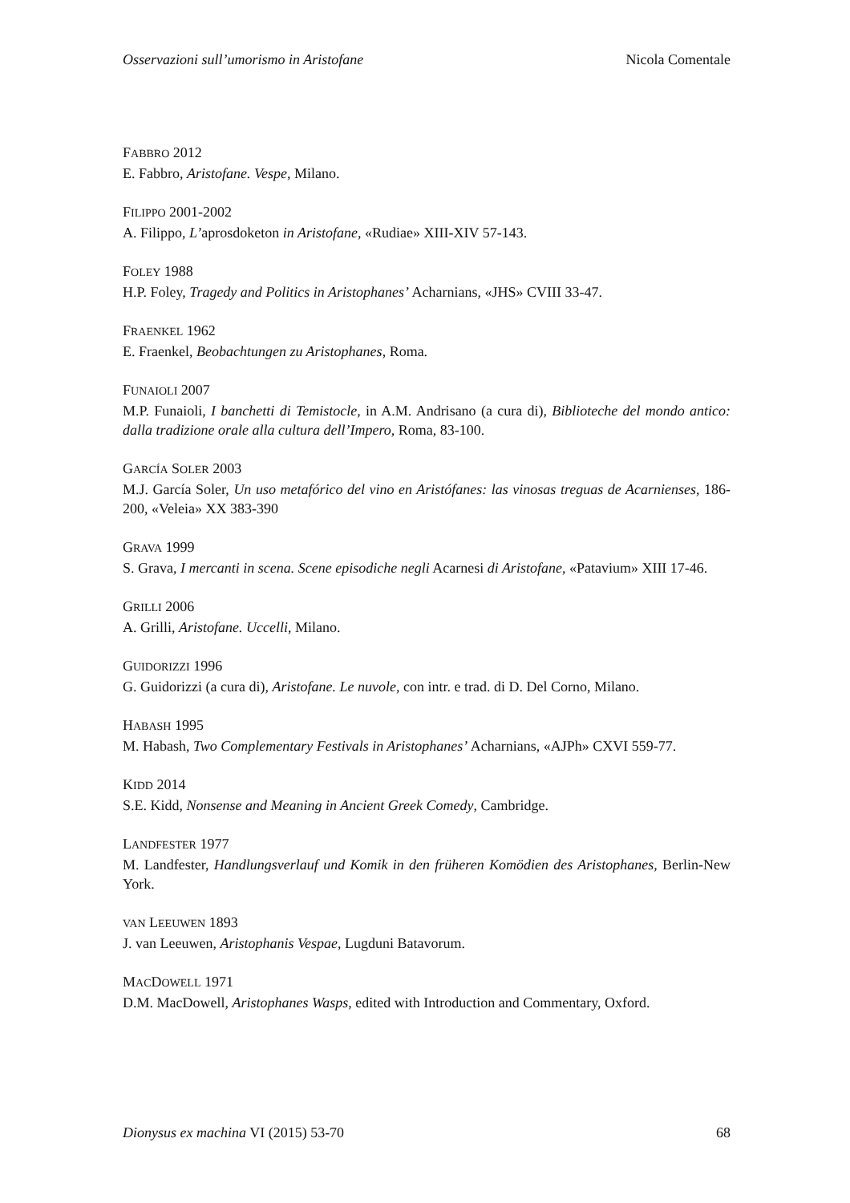Osservazioni sull’umorismo in Aristofane Nicola Comentale
FABBRO 2012
E. Fabbro, Aristofane. Vespe, Milano.
FILIPPO 2001-2002
A. Filippo, L’aprosdoketon in Aristofane, «Rudiae» XIII-XIV 57-143.
FOLEY 1988
H.P. Foley, Tragedy and Politics in Aristophanes’ Acharnians, «JHS» CVIII 33-47.
FRAENKEL 1962
E. Fraenkel, Beobachtungen zu Aristophanes, Roma.
FUNAIOLI 2007
M.P. Funaioli, I banchetti di Temistocle, in A.M. Andrisano (a cura di), Biblioteche del mondo antico: dalla tradizione orale alla cultura dell’Impero, Roma, 83-100.
GARCÍA SOLER 2003
M.J. García Soler, Un uso metafórico del vino en Aristófanes: las vinosas treguas de Acarnienses, 186-200, «Veleia» XX 383-390
GRAVA 1999
S. Grava, I mercanti in scena. Scene episodiche negli Acarnesi di Aristofane, «Patavium» XIII 17-46.
GRILLI 2006
A. Grilli, Aristofane. Uccelli, Milano.
GUIDORIZZI 1996
G. Guidorizzi (a cura di), Aristofane. Le nuvole, con intr. e trad. di D. Del Corno, Milano.
HABASH 1995
M. Habash, Two Complementary Festivals in Aristophanes’ Acharnians, «AJPh» CXVI 559-77.
KIDD 2014
S.E. Kidd, Nonsense and Meaning in Ancient Greek Comedy, Cambridge.
LANDFESTER 1977
M. Landfester, Handlungsverlauf und Komik in den früheren Komödien des Aristophanes, Berlin-New York.
VAN LEEUWEN 1893
J. van Leeuwen, Aristophanis Vespae, Lugduni Batavorum.
MACDOWELL 1971
D.M. MacDowell, Aristophanes Wasps, edited with Introduction and Commentary, Oxford.
Dionysus ex machina VI (2015) 53-70 68